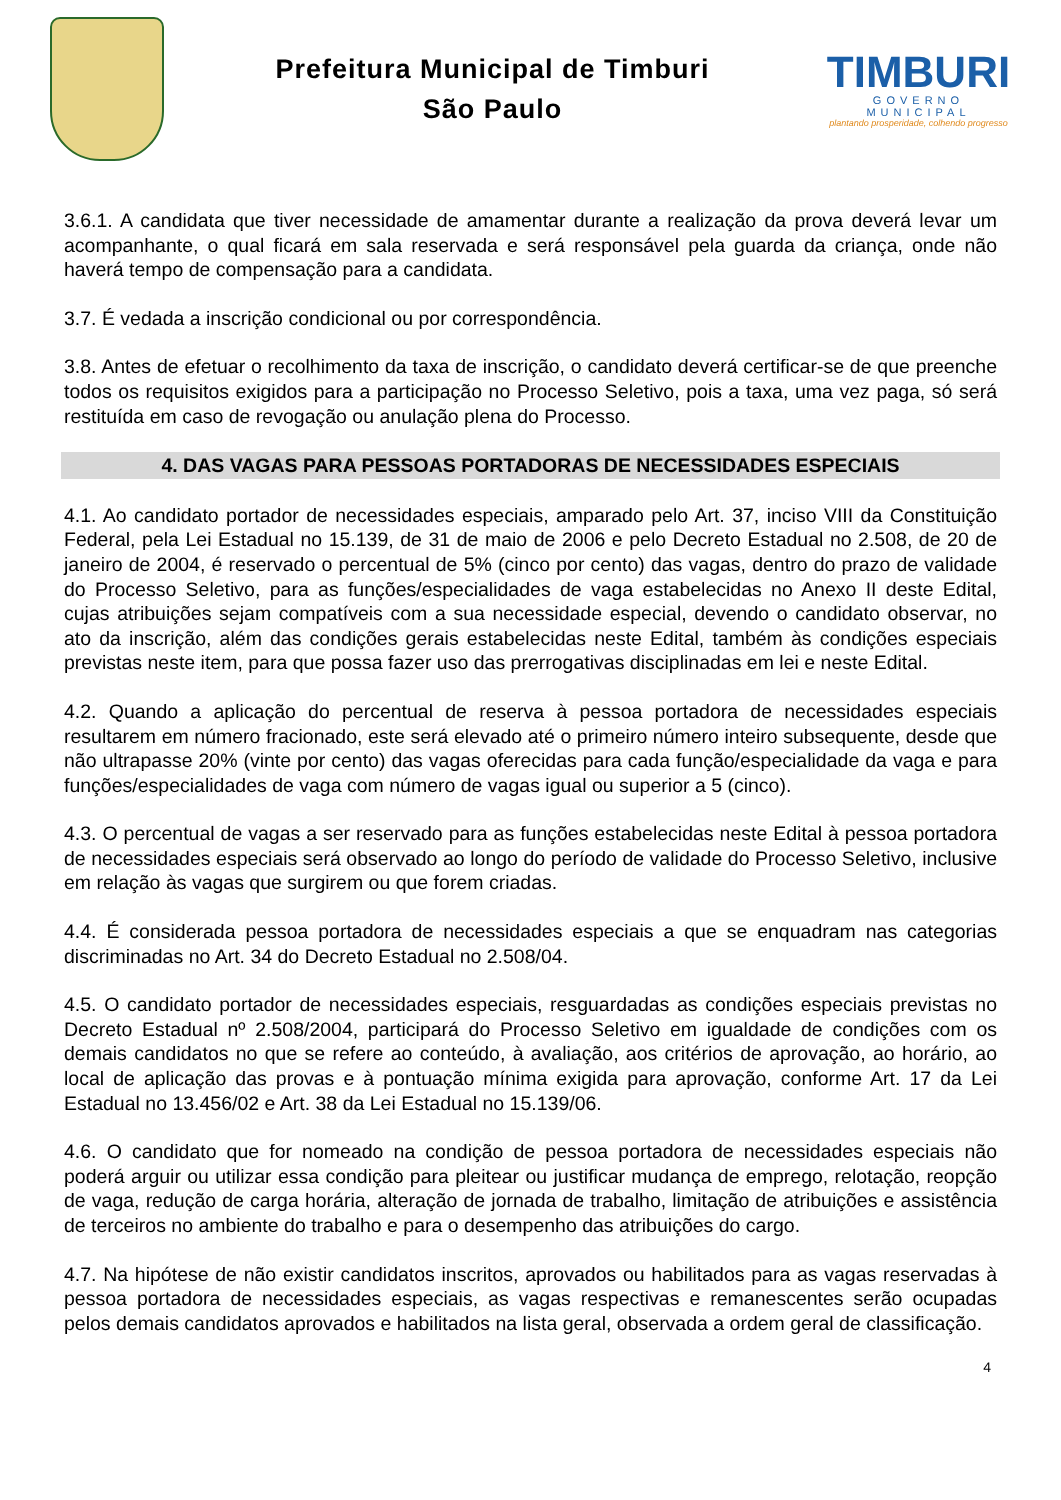Prefeitura Municipal de Timburi
São Paulo
TIMBURI
GOVERNO MUNICIPAL
plantando prosperidade, colhendo progresso
3.6.1. A candidata que tiver necessidade de amamentar durante a realização da prova deverá levar um acompanhante, o qual ficará em sala reservada e será responsável pela guarda da criança, onde não haverá tempo de compensação para a candidata.
3.7. É vedada a inscrição condicional ou por correspondência.
3.8. Antes de efetuar o recolhimento da taxa de inscrição, o candidato deverá certificar-se de que preenche todos os requisitos exigidos para a participação no Processo Seletivo, pois a taxa, uma vez paga, só será restituída em caso de revogação ou anulação plena do Processo.
4. DAS VAGAS PARA PESSOAS PORTADORAS DE NECESSIDADES ESPECIAIS
4.1. Ao candidato portador de necessidades especiais, amparado pelo Art. 37, inciso VIII da Constituição Federal, pela Lei Estadual no 15.139, de 31 de maio de 2006 e pelo Decreto Estadual no 2.508, de 20 de janeiro de 2004, é reservado o percentual de 5% (cinco por cento) das vagas, dentro do prazo de validade do Processo Seletivo, para as funções/especialidades de vaga estabelecidas no Anexo II deste Edital, cujas atribuições sejam compatíveis com a sua necessidade especial, devendo o candidato observar, no ato da inscrição, além das condições gerais estabelecidas neste Edital, também às condições especiais previstas neste item, para que possa fazer uso das prerrogativas disciplinadas em lei e neste Edital.
4.2. Quando a aplicação do percentual de reserva à pessoa portadora de necessidades especiais resultarem em número fracionado, este será elevado até o primeiro número inteiro subsequente, desde que não ultrapasse 20% (vinte por cento) das vagas oferecidas para cada função/especialidade da vaga e para funções/especialidades de vaga com número de vagas igual ou superior a 5 (cinco).
4.3. O percentual de vagas a ser reservado para as funções estabelecidas neste Edital à pessoa portadora de necessidades especiais será observado ao longo do período de validade do Processo Seletivo, inclusive em relação às vagas que surgirem ou que forem criadas.
4.4. É considerada pessoa portadora de necessidades especiais a que se enquadram nas categorias discriminadas no Art. 34 do Decreto Estadual no 2.508/04.
4.5. O candidato portador de necessidades especiais, resguardadas as condições especiais previstas no Decreto Estadual nº 2.508/2004, participará do Processo Seletivo em igualdade de condições com os demais candidatos no que se refere ao conteúdo, à avaliação, aos critérios de aprovação, ao horário, ao local de aplicação das provas e à pontuação mínima exigida para aprovação, conforme Art. 17 da Lei Estadual no 13.456/02 e Art. 38 da Lei Estadual no 15.139/06.
4.6. O candidato que for nomeado na condição de pessoa portadora de necessidades especiais não poderá arguir ou utilizar essa condição para pleitear ou justificar mudança de emprego, relotação, reopção de vaga, redução de carga horária, alteração de jornada de trabalho, limitação de atribuições e assistência de terceiros no ambiente do trabalho e para o desempenho das atribuições do cargo.
4.7. Na hipótese de não existir candidatos inscritos, aprovados ou habilitados para as vagas reservadas à pessoa portadora de necessidades especiais, as vagas respectivas e remanescentes serão ocupadas pelos demais candidatos aprovados e habilitados na lista geral, observada a ordem geral de classificação.
4